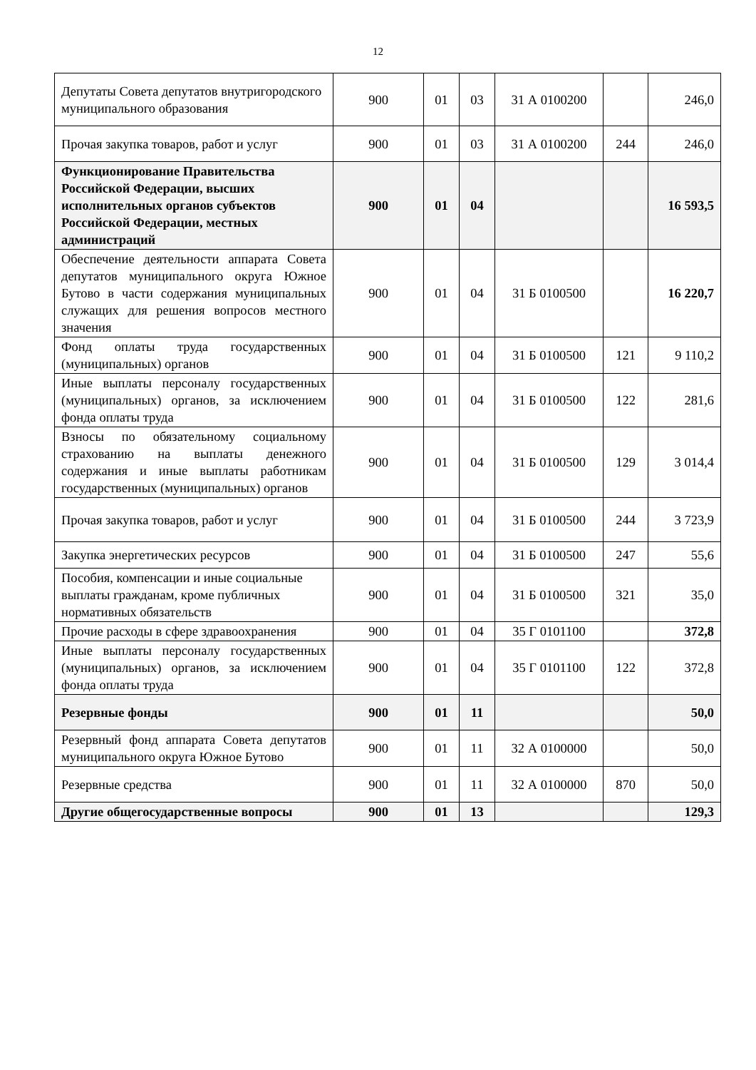12
| Депутаты Совета депутатов внутригородского муниципального образования | 900 | 01 | 03 | 31 А 0100200 | | 246,0 |
| Прочая закупка товаров, работ и услуг | 900 | 01 | 03 | 31 А 0100200 | 244 | 246,0 |
| Функционирование Правительства Российской Федерации, высших исполнительных органов субъектов Российской Федерации, местных администраций | 900 | 01 | 04 | | | 16 593,5 |
| Обеспечение деятельности аппарата Совета депутатов муниципального округа Южное Бутово в части содержания муниципальных служащих для решения вопросов местного значения | 900 | 01 | 04 | 31 Б 0100500 | | 16 220,7 |
| Фонд оплаты труда государственных (муниципальных) органов | 900 | 01 | 04 | 31 Б 0100500 | 121 | 9 110,2 |
| Иные выплаты персоналу государственных (муниципальных) органов, за исключением фонда оплаты труда | 900 | 01 | 04 | 31 Б 0100500 | 122 | 281,6 |
| Взносы по обязательному социальному страхованию на выплаты денежного содержания и иные выплаты работникам государственных (муниципальных) органов | 900 | 01 | 04 | 31 Б 0100500 | 129 | 3 014,4 |
| Прочая закупка товаров, работ и услуг | 900 | 01 | 04 | 31 Б 0100500 | 244 | 3 723,9 |
| Закупка энергетических ресурсов | 900 | 01 | 04 | 31 Б 0100500 | 247 | 55,6 |
| Пособия, компенсации и иные социальные выплаты гражданам, кроме публичных нормативных обязательств | 900 | 01 | 04 | 31 Б 0100500 | 321 | 35,0 |
| Прочие расходы в сфере здравоохранения | 900 | 01 | 04 | 35 Г 0101100 | | 372,8 |
| Иные выплаты персоналу государственных (муниципальных) органов, за исключением фонда оплаты труда | 900 | 01 | 04 | 35 Г 0101100 | 122 | 372,8 |
| Резервные фонды | 900 | 01 | 11 | | | 50,0 |
| Резервный фонд аппарата Совета депутатов муниципального округа Южное Бутово | 900 | 01 | 11 | 32 А 0100000 | | 50,0 |
| Резервные средства | 900 | 01 | 11 | 32 А 0100000 | 870 | 50,0 |
| Другие общегосударственные вопросы | 900 | 01 | 13 | | | 129,3 |